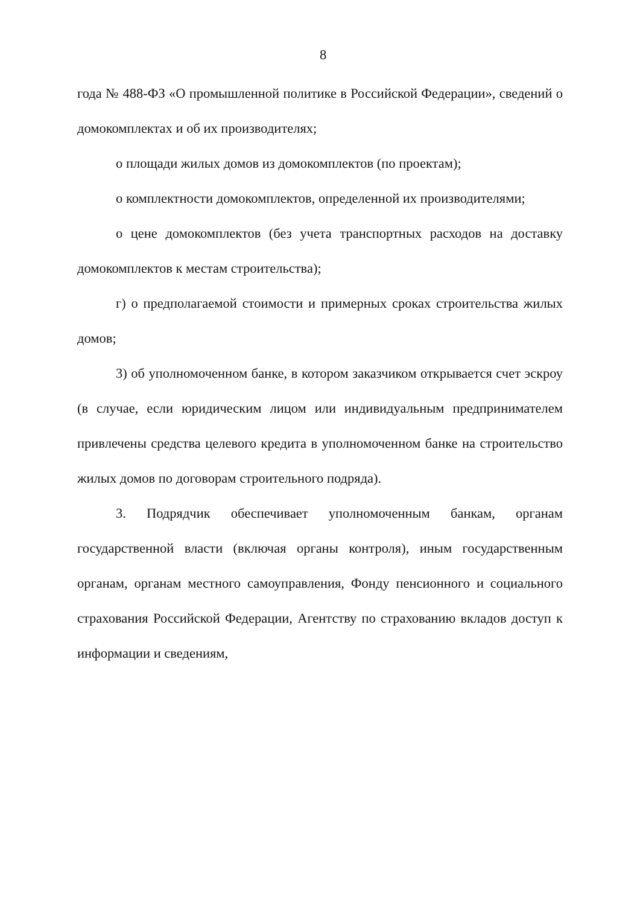8
года № 488-ФЗ «О промышленной политике в Российской Федерации», сведений о домокомплектах и об их производителях;
о площади жилых домов из домокомплектов (по проектам);
о комплектности домокомплектов, определенной их производителями;
о цене домокомплектов (без учета транспортных расходов на доставку домокомплектов к местам строительства);
г) о предполагаемой стоимости и примерных сроках строительства жилых домов;
3) об уполномоченном банке, в котором заказчиком открывается счет эскроу (в случае, если юридическим лицом или индивидуальным предпринимателем привлечены средства целевого кредита в уполномоченном банке на строительство жилых домов по договорам строительного подряда).
3. Подрядчик обеспечивает уполномоченным банкам, органам государственной власти (включая органы контроля), иным государственным органам, органам местного самоуправления, Фонду пенсионного и социального страхования Российской Федерации, Агентству по страхованию вкладов доступ к информации и сведениям,